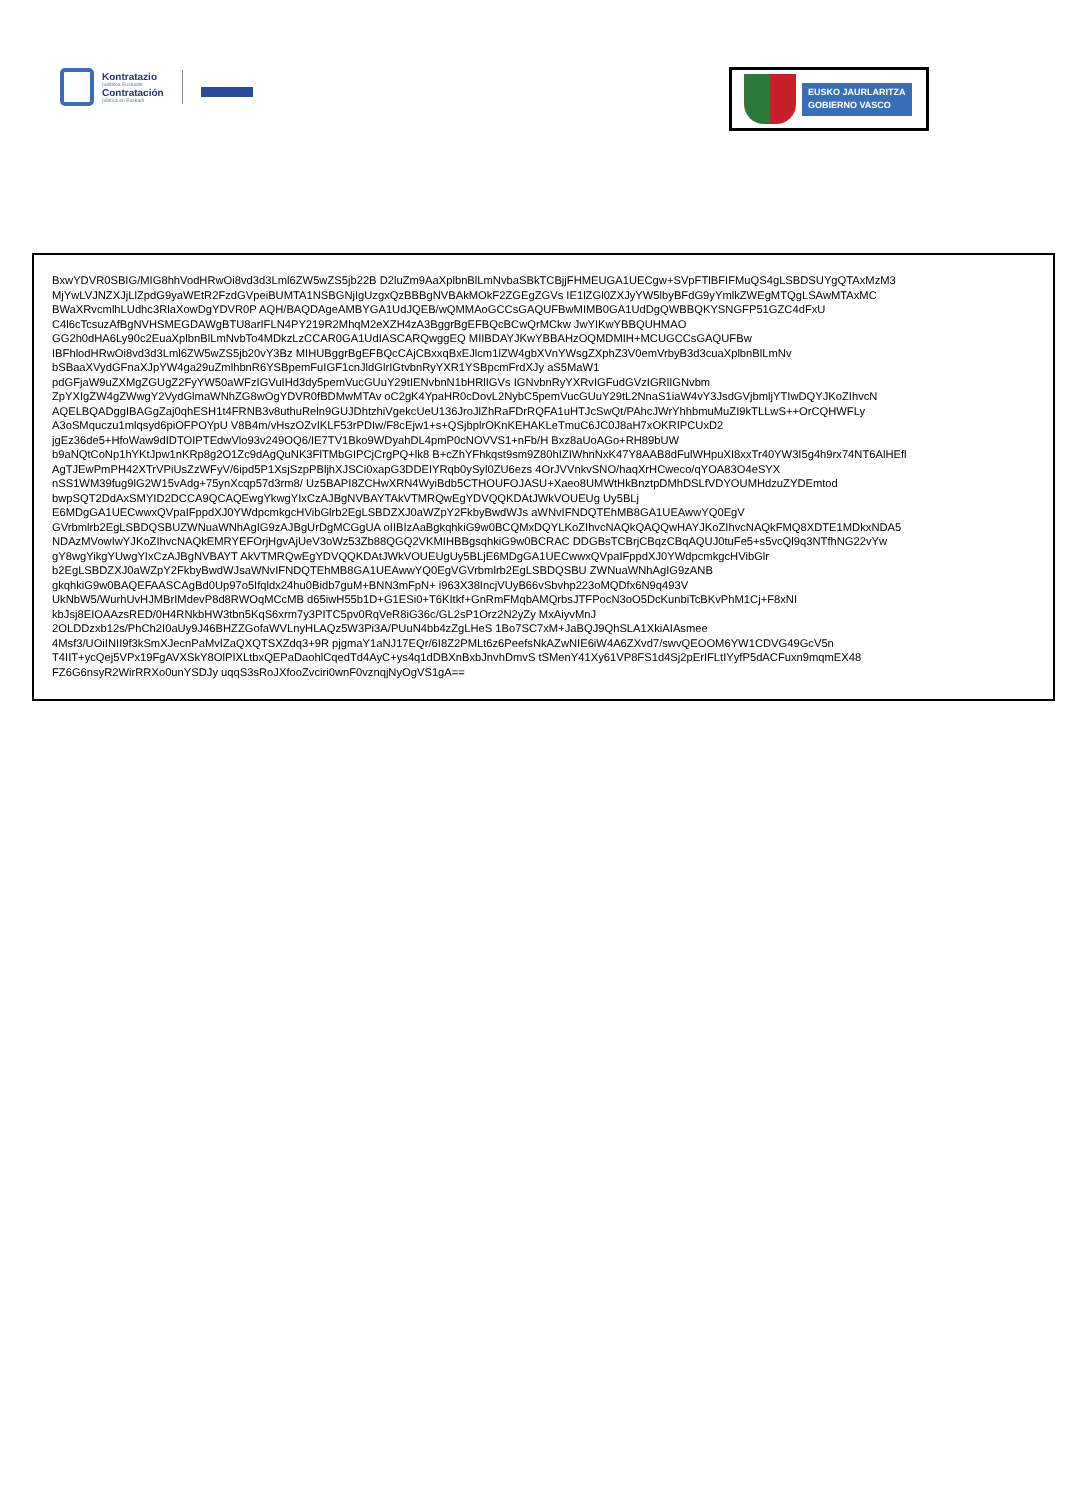Kontratazio
publikoa Euskadin
Contratación
pública en Euskadi
EUSKO JAURLARITZA
GOBIERNO VASCO
BxwYDVR0SBIG/MIG8hhVodHRwOi8vd3d3Lml6ZW5wZS5jb22B D2luZm9AaXplbnBlLmNvbaSBkTCBjjFHMEUGA1UECgw+SVpFTlBFIFMuQS4gLSBDSUYgQTAxMzM3
MjYwLVJNZXJjLlZpdG9yaWEtR2FzdGVpeiBUMTA1NSBGNjIgUzgxQzBBBgNVBAkMOkF2ZGEgZGVs IE1lZGl0ZXJyYW5lbyBFdG9yYmlkZWEgMTQgLSAwMTAxMC
BWaXRvcmlhLUdhc3RlaXowDgYDVR0P AQH/BAQDAgeAMBYGA1UdJQEB/wQMMAoGCCsGAQUFBwMIMB0GA1UdDgQWBBQKYSNGFP51GZC4dFxU
C4l6cTcsuzAfBgNVHSMEGDAWgBTU8arIFLN4PY219R2MhqM2eXZH4zA3BggrBgEFBQcBCwQrMCkw JwYIKwYBBQUHMAO
GG2h0dHA6Ly90c2EuaXplbnBlLmNvbTo4MDkzLzCCAR0GA1UdIASCARQwggEQ MIIBDAYJKwYBBAHzOQMDMIH+MCUGCCsGAQUFBw
IBFhlodHRwOi8vd3d3Lml6ZW5wZS5jb20vY3Bz MIHUBggrBgEFBQcCAjCBxxqBxEJlcm1lZW4gbXVnYWsgZXphZ3V0emVrbyB3d3cuaXplbnBlLmNv
bSBaaXVydGFnaXJpYW4ga29uZmlhbnR6YSBpemFuIGF1cnJldGlrIGtvbnRyYXR1YSBpcmFrdXJy aS5MaW1
pdGFjaW9uZXMgZGUgZ2FyYW50aWFzIGVuIHd3dy5pemVucGUuY29tIENvbnN1bHRlIGVs IGNvbnRyYXRvIGFudGVzIGRlIGNvbm
ZpYXIgZW4gZWwgY2VydGlmaWNhZG8wOgYDVR0fBDMwMTAv oC2gK4YpaHR0cDovL2NybC5pemVucGUuY29tL2NnaS1iaW4vY3JsdGVjbmljYTIwDQYJKoZIhvcN
AQELBQADggIBAGgZaj0qhESH1t4FRNB3v8uthuReln9GUJDhtzhiVgekcUeU136JroJlZhRaFDrRQFA1uHTJcSwQt/PAhcJWrYhhbmuMuZI9kTLLwS++OrCQHWFLy
A3oSMquczu1mlqsyd6piOFPOYpU V8B4m/vHszOZvIKLF53rPDIw/F8cEjw1+s+QSjbplrOKnKEHAKLeTmuC6JC0J8aH7xOKRIPCUxD2
jgEz36de5+HfoWaw9dIDTOIPTEdwVlo93v249OQ6/IE7TV1Bko9WDyahDL4pmP0cNOVVS1+nFb/H Bxz8aUoAGo+RH89bUW
b9aNQtCoNp1hYKtJpw1nKRp8g2O1Zc9dAgQuNK3FlTMbGIPCjCrgPQ+lk8 B+cZhYFhkqst9sm9Z80hIZIWhnNxK47Y8AAB8dFulWHpuXI8xxTr40YW3I5g4h9rx74NT6AlHEfl
AgTJEwPmPH42XTrVPiUsZzWFyV/6ipd5P1XsjSzpPBljhXJSCi0xapG3DDEIYRqb0ySyl0ZU6ezs 4OrJVVnkvSNO/haqXrHCweco/qYOA83O4eSYX
nSS1WM39fug9lG2W15vAdg+75ynXcqp57d3rm8/ Uz5BAPI8ZCHwXRN4WyiBdb5CTHOUFOJASU+Xaeo8UMWtHkBnztpDMhDSLfVDYOUMHdzuZYDEmtod
bwpSQT2DdAxSMYID2DCCA9QCAQEwgYkwgYIxCzAJBgNVBAYTAkVTMRQwEgYDVQQKDAtJWkVOUEUg Uy5BLj
E6MDgGA1UECwwxQVpaIFppdXJ0YWdpcmkgcHVibGlrb2EgLSBDZXJ0aWZpY2FkbyBwdWJs aWNvIFNDQTEhMB8GA1UEAwwYQ0EgV
GVrbmlrb2EgLSBDQSBUZWNuaWNhAgIG9zAJBgUrDgMCGgUA oIIBIzAaBgkqhkiG9w0BCQMxDQYLKoZIhvcNAQkQAQQwHAYJKoZIhvcNAQkFMQ8XDTE1MDkxNDA5
NDAzMVowIwYJKoZIhvcNAQkEMRYEFOrjHgvAjUeV3oWz53Zb88QGQ2VKMIHBBgsqhkiG9w0BCRAC DDGBsTCBrjCBqzCBqAQUJ0tuFe5+s5vcQl9q3NTfhNG22vYw
gY8wgYikgYUwgYIxCzAJBgNVBAYT AkVTMRQwEgYDVQQKDAtJWkVOUEUgUy5BLjE6MDgGA1UECwwxQVpaIFppdXJ0YWdpcmkgcHVibGlr
b2EgLSBDZXJ0aWZpY2FkbyBwdWJsaWNvIFNDQTEhMB8GA1UEAwwYQ0EgVGVrbmlrb2EgLSBDQSBU ZWNuaWNhAgIG9zANB
gkqhkiG9w0BAQEFAASCAgBd0Up97o5Ifqldx24hu0Bidb7guM+BNN3mFpN+ i963X38IncjVUyB66vSbvhp223oMQDfx6N9q493V
UkNbW5/WurhUvHJMBrIMdevP8d8RWOqMCcMB d65iwH55b1D+G1ESi0+T6KItkf+GnRmFMqbAMQrbsJTFPocN3oO5DcKunbiTcBKvPhM1Cj+F8xNI
kbJsj8EIOAAzsRED/0H4RNkbHW3tbn5KqS6xrm7y3PITC5pv0RqVeR8iG36c/GL2sP1Orz2N2yZy MxAiyvMnJ
2OLDDzxb12s/PhCh2I0aUy9J46BHZZGofaWVLnyHLAQz5W3Pi3A/PUuN4bb4zZgLHeS 1Bo7SC7xM+JaBQJ9QhSLA1XkiAIAsmee
4Msf3/UOiINII9f3kSmXJecnPaMvIZaQXQTSXZdq3+9R pjgmaY1aNJ17EQr/6I8Z2PMLt6z6PeefsNkAZwNIE6iW4A6ZXvd7/swvQEOOM6YW1CDVG49GcV5n
T4IIT+ycQej5VPx19FgAVXSkY8OlPIXLtbxQEPaDaohlCqedTd4AyC+ys4q1dDBXnBxbJnvhDmvS tSMenY41Xy61VP8FS1d4Sj2pErIFLtIYyfP5dACFuxn9mqmEX48
FZ6G6nsyR2WirRRXo0unYSDJy uqqS3sRoJXfooZvciri0wnF0vznqjNyOgVS1gA==